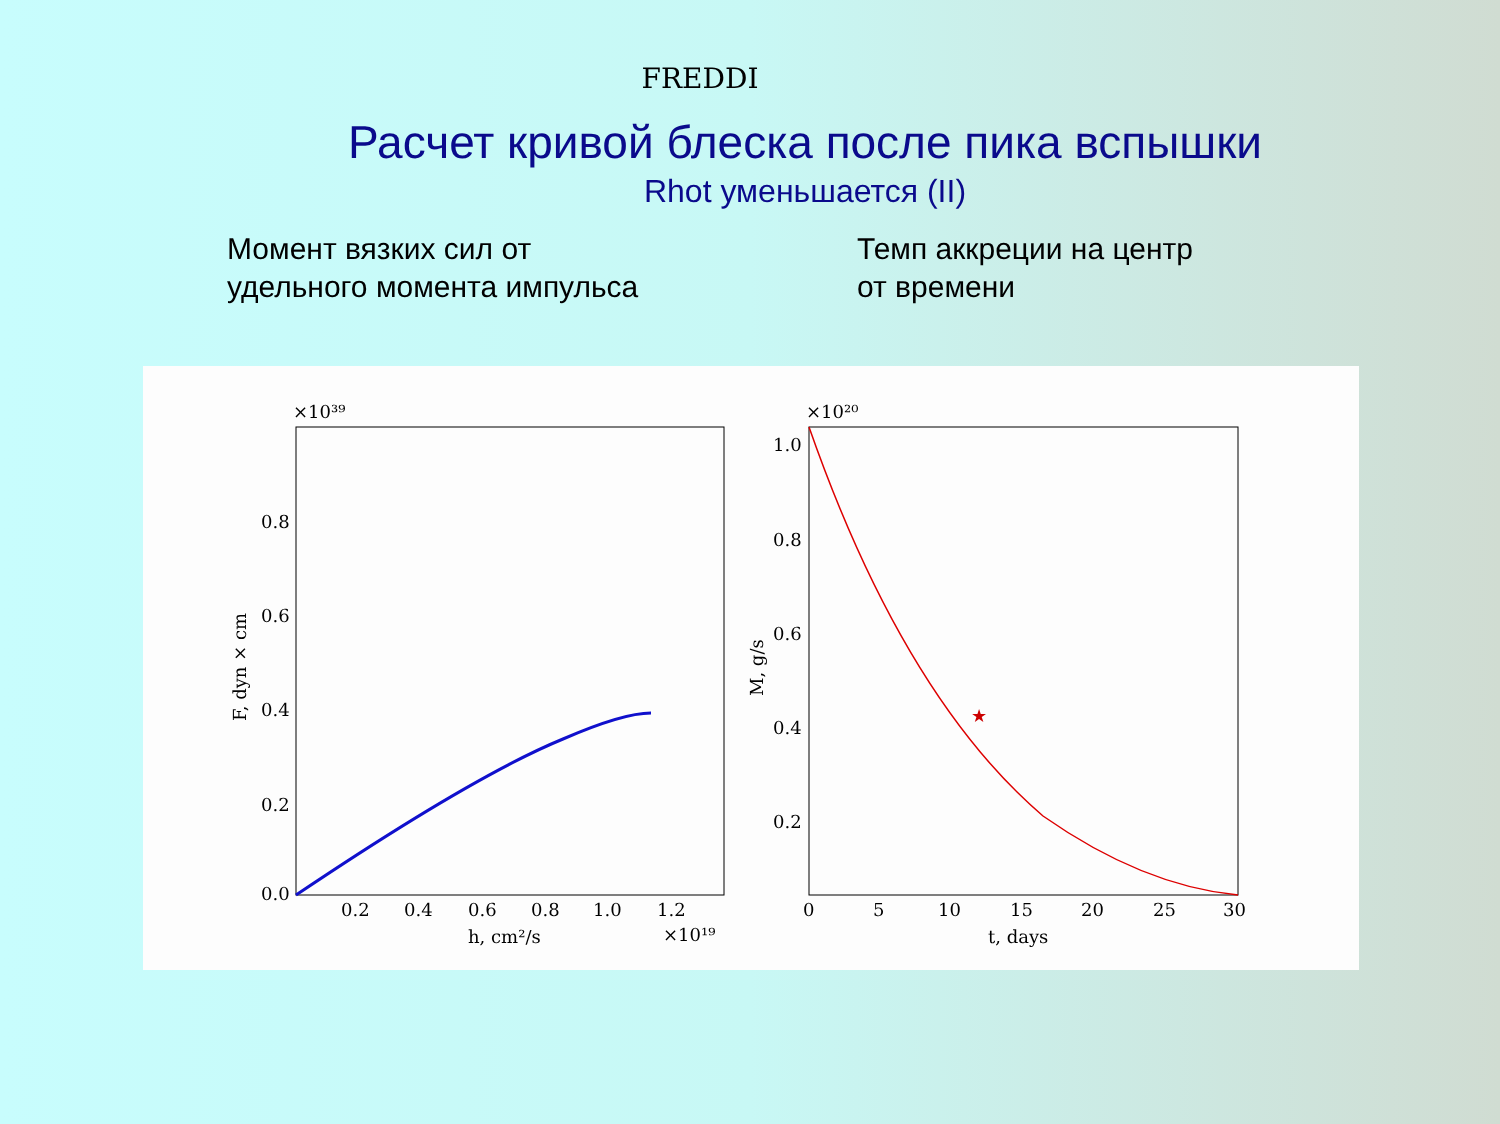FREDDI
Расчет кривой блеска после пика вспышки
Rhot уменьшается (II)
Момент вязких сил от
удельного момента импульса
Темп аккреции на центр
от времени
×10³⁹
0.0
0.2
0.4
0.6
0.8
0.2
0.4
0.6
0.8
1.0
1.2
h, cm²/s
×10¹⁹
F, dyn × cm
×10²⁰
1.0
0.8
0.6
0.4
0.2
0
5
10
15
20
25
30
t, days
M, g/s
★